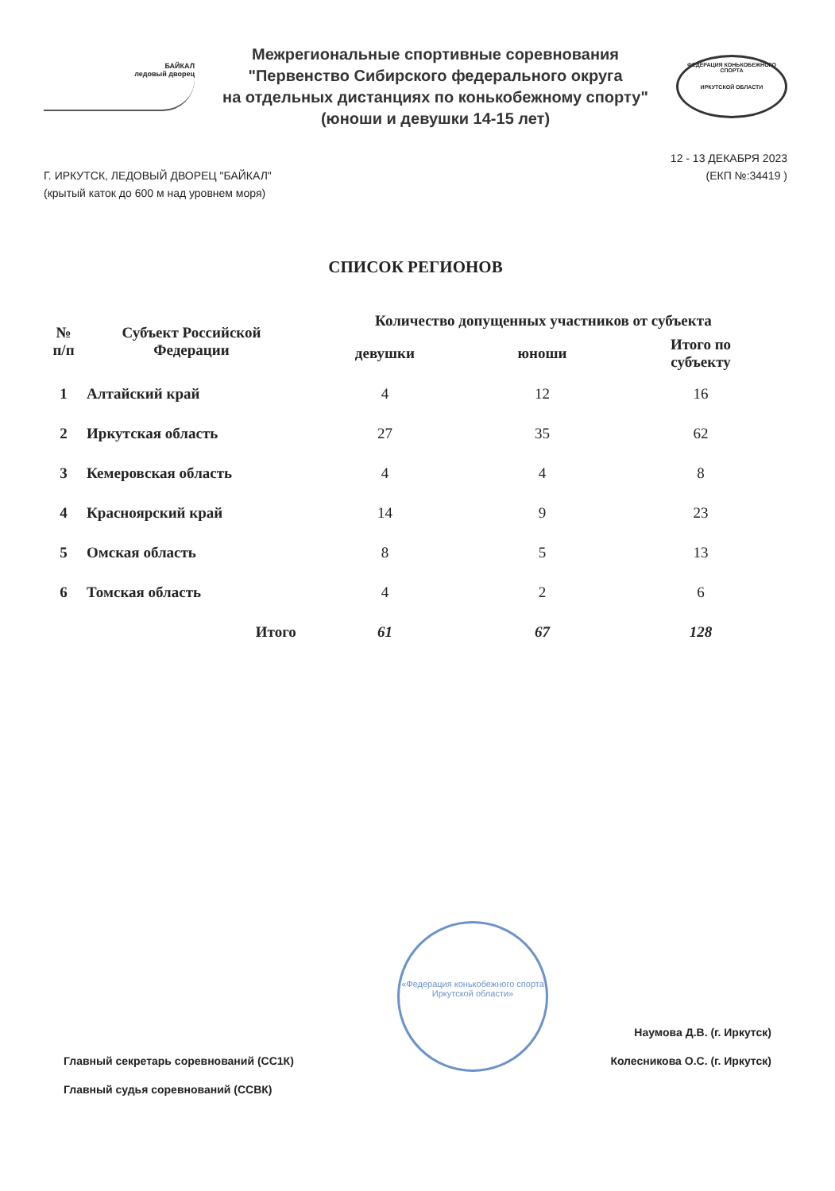БАЙКАЛ
ледовый дворец
Межрегиональные спортивные соревнования
"Первенство Сибирского федерального округа
на отдельных дистанциях по конькобежному спорту"
(юноши и девушки 14-15 лет)
ФЕДЕРАЦИЯ КОНЬКОБЕЖНОГО СПОРТА
ИРКУТСКОЙ ОБЛАСТИ
Г. ИРКУТСК, ЛЕДОВЫЙ ДВОРЕЦ "БАЙКАЛ"
(крытый каток до 600 м над уровнем моря)
12 - 13 ДЕКАБРЯ 2023
(ЕКП №:34419 )
СПИСОК РЕГИОНОВ
| № п/п | Субъект Российской Федерации | Количество допущенных участников от субъекта | | |
| --- | --- | --- | --- | --- |
| | | девушки | юноши | Итого по субъекту |
| 1 | Алтайский край | 4 | 12 | 16 |
| 2 | Иркутская область | 27 | 35 | 62 |
| 3 | Кемеровская область | 4 | 4 | 8 |
| 4 | Красноярский край | 14 | 9 | 23 |
| 5 | Омская область | 8 | 5 | 13 |
| 6 | Томская область | 4 | 2 | 6 |
| | Итого | 61 | 67 | 128 |
«Федерация конькобежного спорта Иркутской области»
Главный секретарь соревнований (СС1К)
Главный судья соревнований (ССВК)
Наумова Д.В. (г. Иркутск)
Колесникова О.С. (г. Иркутск)